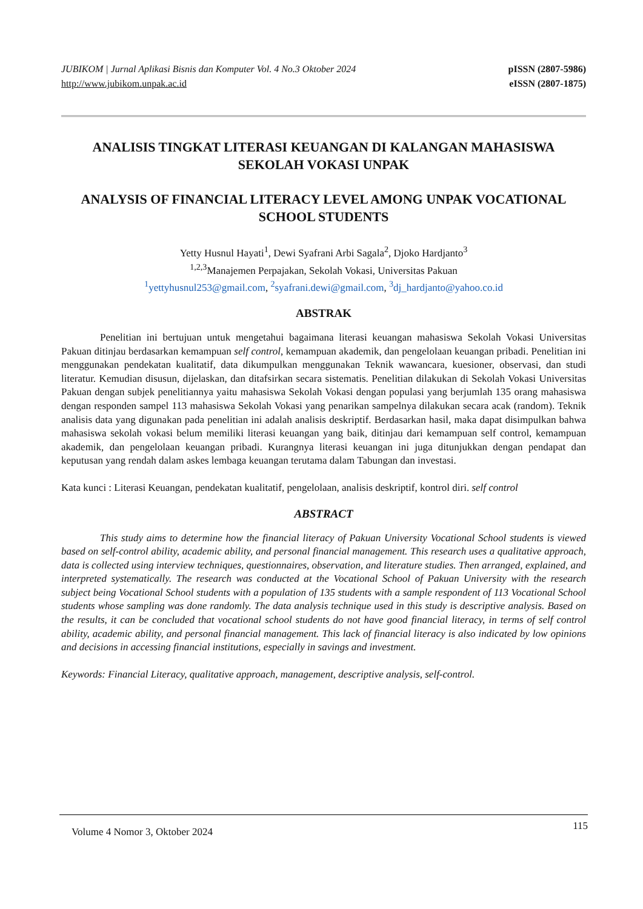JUBIKOM | Jurnal Aplikasi Bisnis dan Komputer Vol. 4 No.3 Oktober 2024
http://www.jubikom.unpak.ac.id
pISSN (2807-5986)
eISSN (2807-1875)
ANALISIS TINGKAT LITERASI KEUANGAN DI KALANGAN MAHASISWA SEKOLAH VOKASI UNPAK
ANALYSIS OF FINANCIAL LITERACY LEVEL AMONG UNPAK VOCATIONAL SCHOOL STUDENTS
Yetty Husnul Hayati<sup>1</sup>, Dewi Syafrani Arbi Sagala<sup>2</sup>, Djoko Hardjanto<sup>3</sup>
<sup>1,2,3</sup>Manajemen Perpajakan, Sekolah Vokasi, Universitas Pakuan
<sup>1</sup> yettyhusnul253@gmail.com, <sup>2</sup>syafrani.dewi@gmail.com, <sup>3</sup>dj_hardjanto@yahoo.co.id
ABSTRAK
Penelitian ini bertujuan untuk mengetahui bagaimana literasi keuangan mahasiswa Sekolah Vokasi Universitas Pakuan ditinjau berdasarkan kemampuan self control, kemampuan akademik, dan pengelolaan keuangan pribadi. Penelitian ini menggunakan pendekatan kualitatif, data dikumpulkan menggunakan Teknik wawancara, kuesioner, observasi, dan studi literatur. Kemudian disusun, dijelaskan, dan ditafsirkan secara sistematis. Penelitian dilakukan di Sekolah Vokasi Universitas Pakuan dengan subjek penelitiannya yaitu mahasiswa Sekolah Vokasi dengan populasi yang berjumlah 135 orang mahasiswa dengan responden sampel 113 mahasiswa Sekolah Vokasi yang penarikan sampelnya dilakukan secara acak (random). Teknik analisis data yang digunakan pada penelitian ini adalah analisis deskriptif. Berdasarkan hasil, maka dapat disimpulkan bahwa mahasiswa sekolah vokasi belum memiliki literasi keuangan yang baik, ditinjau dari kemampuan self control, kemampuan akademik, dan pengelolaan keuangan pribadi. Kurangnya literasi keuangan ini juga ditunjukkan dengan pendapat dan keputusan yang rendah dalam askes lembaga keuangan terutama dalam Tabungan dan investasi.
Kata kunci : Literasi Keuangan, pendekatan kualitatif, pengelolaan, analisis deskriptif, kontrol diri. self control
ABSTRACT
This study aims to determine how the financial literacy of Pakuan University Vocational School students is viewed based on self-control ability, academic ability, and personal financial management. This research uses a qualitative approach, data is collected using interview techniques, questionnaires, observation, and literature studies. Then arranged, explained, and interpreted systematically. The research was conducted at the Vocational School of Pakuan University with the research subject being Vocational School students with a population of 135 students with a sample respondent of 113 Vocational School students whose sampling was done randomly. The data analysis technique used in this study is descriptive analysis. Based on the results, it can be concluded that vocational school students do not have good financial literacy, in terms of self control ability, academic ability, and personal financial management. This lack of financial literacy is also indicated by low opinions and decisions in accessing financial institutions, especially in savings and investment.
Keywords: Financial Literacy, qualitative approach, management, descriptive analysis, self-control.
Volume 4 Nomor 3, Oktober 2024 115